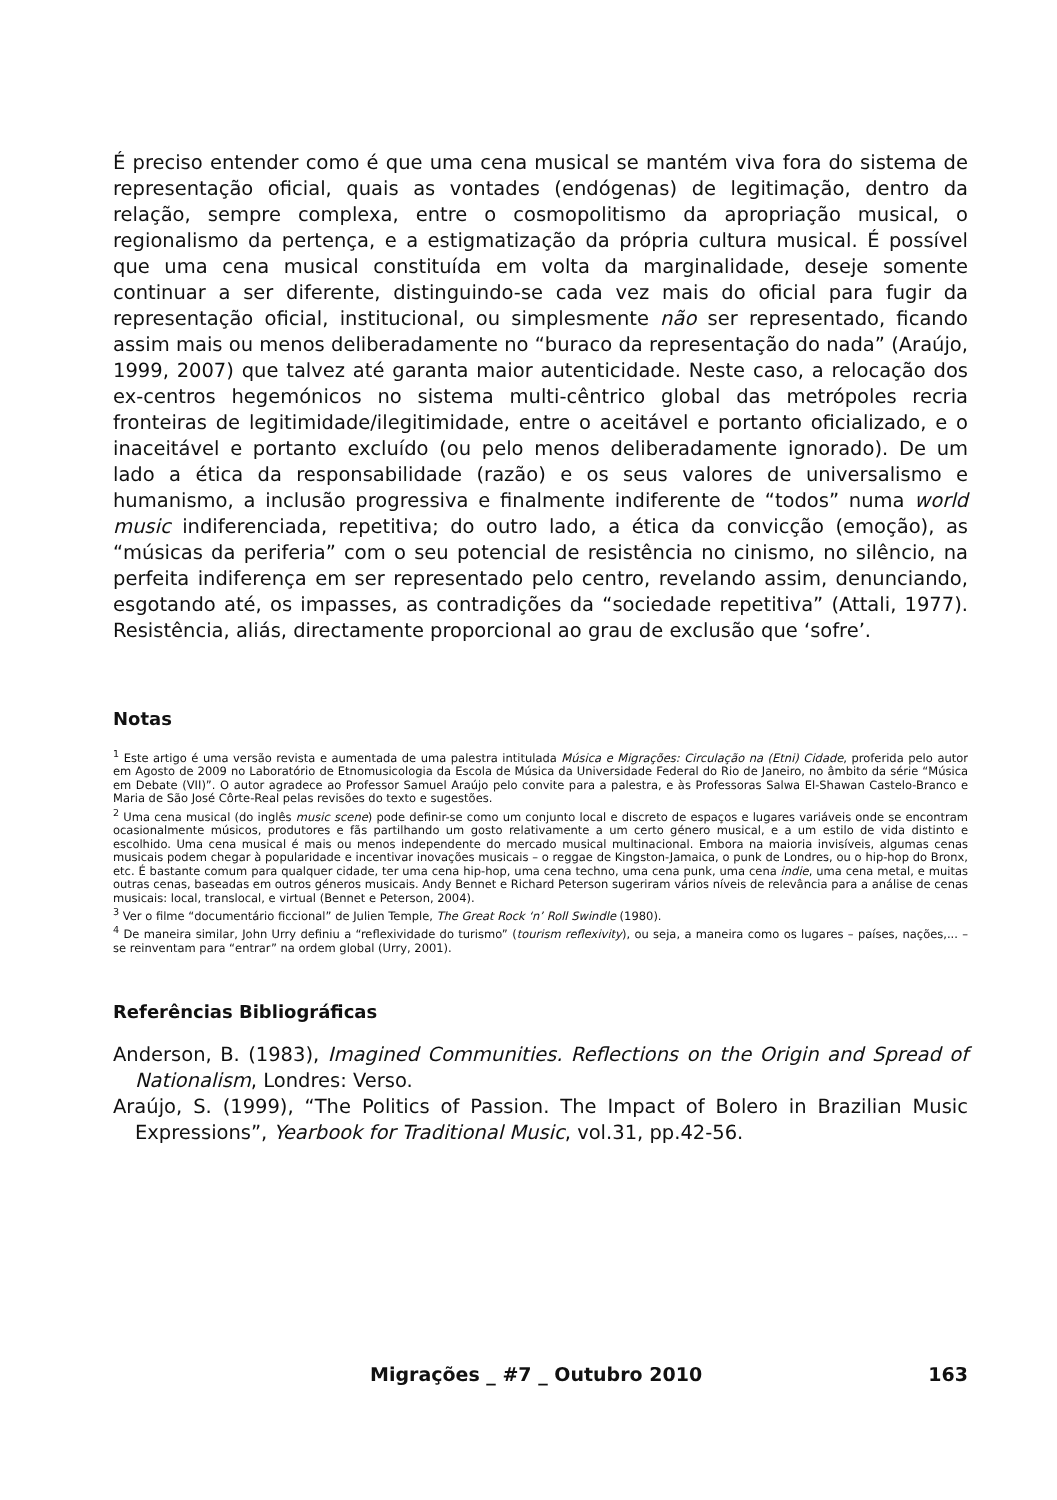É preciso entender como é que uma cena musical se mantém viva fora do sistema de representação oficial, quais as vontades (endógenas) de legitimação, dentro da relação, sempre complexa, entre o cosmopolitismo da apropriação musical, o regionalismo da pertença, e a estigmatização da própria cultura musical. É possível que uma cena musical constituída em volta da marginalidade, deseje somente continuar a ser diferente, distinguindo-se cada vez mais do oficial para fugir da representação oficial, institucional, ou simplesmente não ser representado, ficando assim mais ou menos deliberadamente no “buraco da representação do nada” (Araújo, 1999, 2007) que talvez até garanta maior autenticidade. Neste caso, a relocação dos ex-centros hegemónicos no sistema multi-cêntrico global das metrópoles recria fronteiras de legitimidade/ilegitimidade, entre o aceitável e portanto oficializado, e o inaceitável e portanto excluído (ou pelo menos deliberadamente ignorado). De um lado a ética da responsabilidade (razão) e os seus valores de universalismo e humanismo, a inclusão progressiva e finalmente indiferente de “todos” numa world music indiferenciada, repetitiva; do outro lado, a ética da convicção (emoção), as “músicas da periferia” com o seu potencial de resistência no cinismo, no silêncio, na perfeita indiferença em ser representado pelo centro, revelando assim, denunciando, esgotando até, os impasses, as contradições da “sociedade repetitiva” (Attali, 1977). Resistência, aliás, directamente proporcional ao grau de exclusão que ‘sofre’.
Notas
<sup>1</sup> Este artigo é uma versão revista e aumentada de uma palestra intitulada Música e Migrações: Circulação na (Etni) Cidade, proferida pelo autor em Agosto de 2009 no Laboratório de Etnomusicologia da Escola de Música da Universidade Federal do Rio de Janeiro, no âmbito da série “Música em Debate (VII)”. O autor agradece ao Professor Samuel Araújo pelo convite para a palestra, e às Professoras Salwa El-Shawan Castelo-Branco e Maria de São José Côrte-Real pelas revisões do texto e sugestões.
<sup>2</sup> Uma cena musical (do inglês music scene) pode definir-se como um conjunto local e discreto de espaços e lugares variáveis onde se encontram ocasionalmente músicos, produtores e fãs partilhando um gosto relativamente a um certo género musical, e a um estilo de vida distinto e escolhido. Uma cena musical é mais ou menos independente do mercado musical multinacional. Embora na maioria invisíveis, algumas cenas musicais podem chegar à popularidade e incentivar inovações musicais – o reggae de Kingston-Jamaica, o punk de Londres, ou o hip-hop do Bronx, etc. É bastante comum para qualquer cidade, ter uma cena hip-hop, uma cena techno, uma cena punk, uma cena indie, uma cena metal, e muitas outras cenas, baseadas em outros géneros musicais. Andy Bennet e Richard Peterson sugeriram vários níveis de relevância para a análise de cenas musicais: local, translocal, e virtual (Bennet e Peterson, 2004).
<sup>3</sup> Ver o filme “documentário ficcional” de Julien Temple, The Great Rock ‘n’ Roll Swindle (1980).
<sup>4</sup> De maneira similar, John Urry definiu a “reflexividade do turismo” (tourism reflexivity), ou seja, a maneira como os lugares – países, nações,... – se reinventam para “entrar” na ordem global (Urry, 2001).
Referências Bibliográficas
Anderson, B. (1983), Imagined Communities. Reflections on the Origin and Spread of Nationalism, Londres: Verso.
Araújo, S. (1999), “The Politics of Passion. The Impact of Bolero in Brazilian Music Expressions”, Yearbook for Traditional Music, vol.31, pp.42-56.
Migrações _ #7 _ Outubro 2010 163